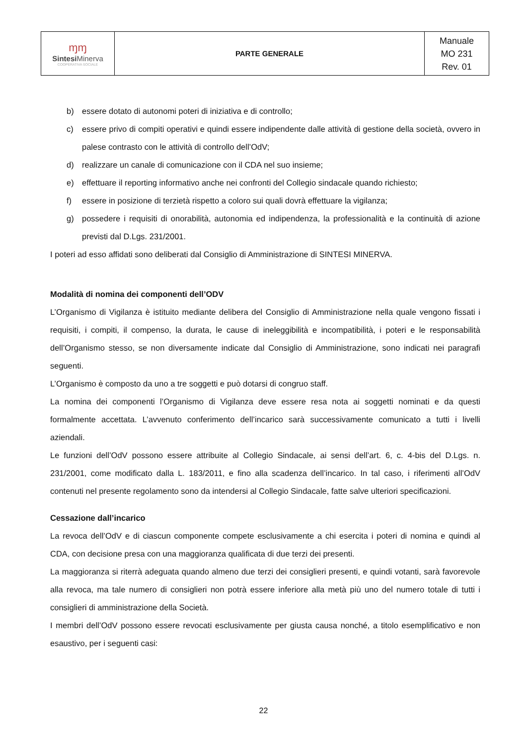| ɱɱ Sintesi Minerva COOPERATIVA SOCIALE | PARTE GENERALE | Manuale MO 231 Rev. 01 |
b) essere dotato di autonomi poteri di iniziativa e di controllo;
c) essere privo di compiti operativi e quindi essere indipendente dalle attività di gestione della società, ovvero in palese contrasto con le attività di controllo dell’OdV;
d) realizzare un canale di comunicazione con il CDA nel suo insieme;
e) effettuare il reporting informativo anche nei confronti del Collegio sindacale quando richiesto;
f) essere in posizione di terzietà rispetto a coloro sui quali dovrà effettuare la vigilanza;
g) possedere i requisiti di onorabilità, autonomia ed indipendenza, la professionalità e la continuità di azione previsti dal D.Lgs. 231/2001.
I poteri ad esso affidati sono deliberati dal Consiglio di Amministrazione di SINTESI MINERVA.
Modalità di nomina dei componenti dell’ODV
L’Organismo di Vigilanza è istituito mediante delibera del Consiglio di Amministrazione nella quale vengono fissati i requisiti, i compiti, il compenso, la durata, le cause di ineleggibilità e incompatibilità, i poteri e le responsabilità dell’Organismo stesso, se non diversamente indicate dal Consiglio di Amministrazione, sono indicati nei paragrafi seguenti.
L’Organismo è composto da uno a tre soggetti e può dotarsi di congruo staff.
La nomina dei componenti l’Organismo di Vigilanza deve essere resa nota ai soggetti nominati e da questi formalmente accettata. L’avvenuto conferimento dell’incarico sarà successivamente comunicato a tutti i livelli aziendali.
Le funzioni dell’OdV possono essere attribuite al Collegio Sindacale, ai sensi dell’art. 6, c. 4-bis del D.Lgs. n. 231/2001, come modificato dalla L. 183/2011, e fino alla scadenza dell’incarico. In tal caso, i riferimenti all’OdV contenuti nel presente regolamento sono da intendersi al Collegio Sindacale, fatte salve ulteriori specificazioni.
Cessazione dall’incarico
La revoca dell’OdV e di ciascun componente compete esclusivamente a chi esercita i poteri di nomina e quindi al CDA, con decisione presa con una maggioranza qualificata di due terzi dei presenti.
La maggioranza si riterrà adeguata quando almeno due terzi dei consiglieri presenti, e quindi votanti, sarà favorevole alla revoca, ma tale numero di consiglieri non potrà essere inferiore alla metà più uno del numero totale di tutti i consiglieri di amministrazione della Società.
I membri dell’OdV possono essere revocati esclusivamente per giusta causa nonché, a titolo esemplificativo e non esaustivo, per i seguenti casi:
22